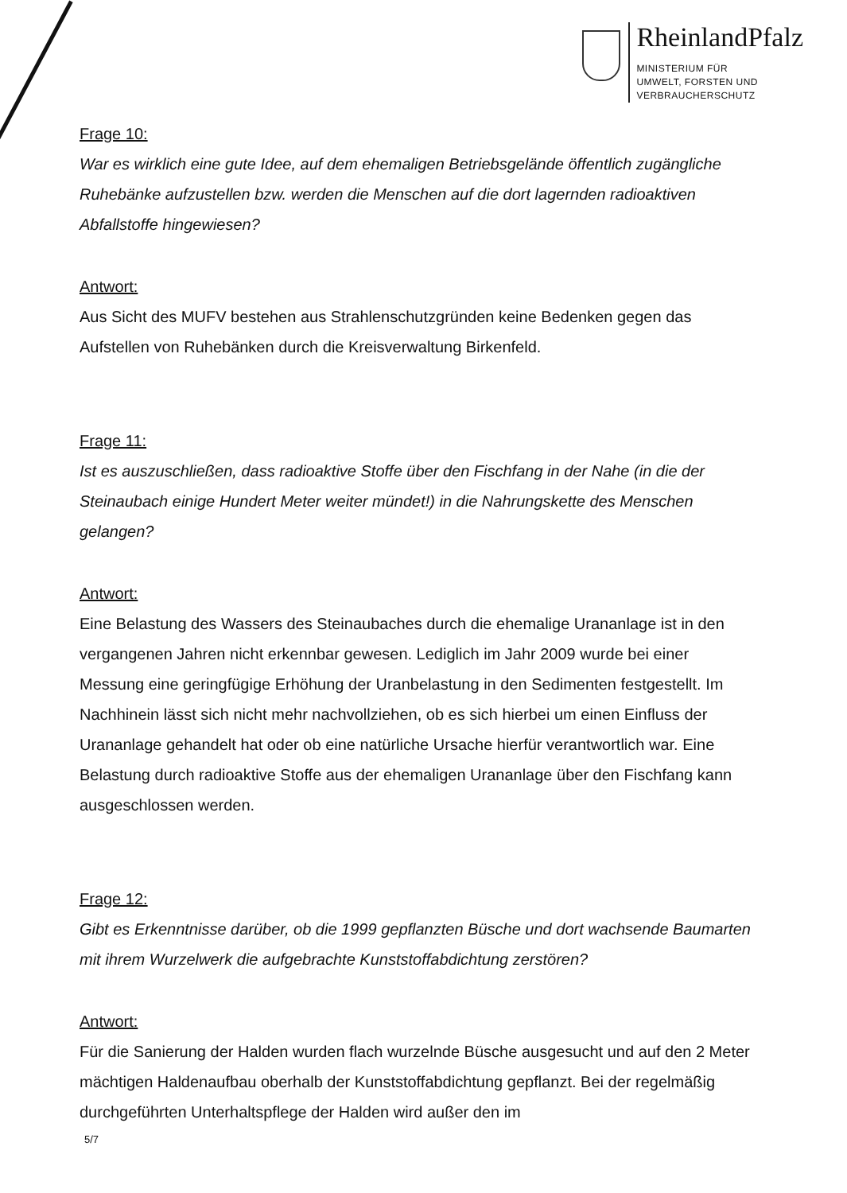RheinlandPfalz
MINISTERIUM FÜR
UMWELT, FORSTEN UND
VERBRAUCHERSCHUTZ
Frage 10:
War es wirklich eine gute Idee, auf dem ehemaligen Betriebsgelände öffentlich zugängliche Ruhebänke aufzustellen bzw. werden die Menschen auf die dort lagernden radioaktiven Abfallstoffe hingewiesen?
Antwort:
Aus Sicht des MUFV bestehen aus Strahlenschutzgründen keine Bedenken gegen das Aufstellen von Ruhebänken durch die Kreisverwaltung Birkenfeld.
Frage 11:
Ist es auszuschließen, dass radioaktive Stoffe über den Fischfang in der Nahe (in die der Steinaubach einige Hundert Meter weiter mündet!) in die Nahrungskette des Menschen gelangen?
Antwort:
Eine Belastung des Wassers des Steinaubaches durch die ehemalige Urananlage ist in den vergangenen Jahren nicht erkennbar gewesen. Lediglich im Jahr 2009 wurde bei einer Messung eine geringfügige Erhöhung der Uranbelastung in den Sedimenten festgestellt. Im Nachhinein lässt sich nicht mehr nachvollziehen, ob es sich hierbei um einen Einfluss der Urananlage gehandelt hat oder ob eine natürliche Ursache hierfür verantwortlich war. Eine Belastung durch radioaktive Stoffe aus der ehemaligen Urananlage über den Fischfang kann ausgeschlossen werden.
Frage 12:
Gibt es Erkenntnisse darüber, ob die 1999 gepflanzten Büsche und dort wachsende Baumarten mit ihrem Wurzelwerk die aufgebrachte Kunststoffabdichtung zerstören?
Antwort:
Für die Sanierung der Halden wurden flach wurzelnde Büsche ausgesucht und auf den 2 Meter mächtigen Haldenaufbau oberhalb der Kunststoffabdichtung gepflanzt. Bei der regelmäßig durchgeführten Unterhaltspflege der Halden wird außer den im
5/7